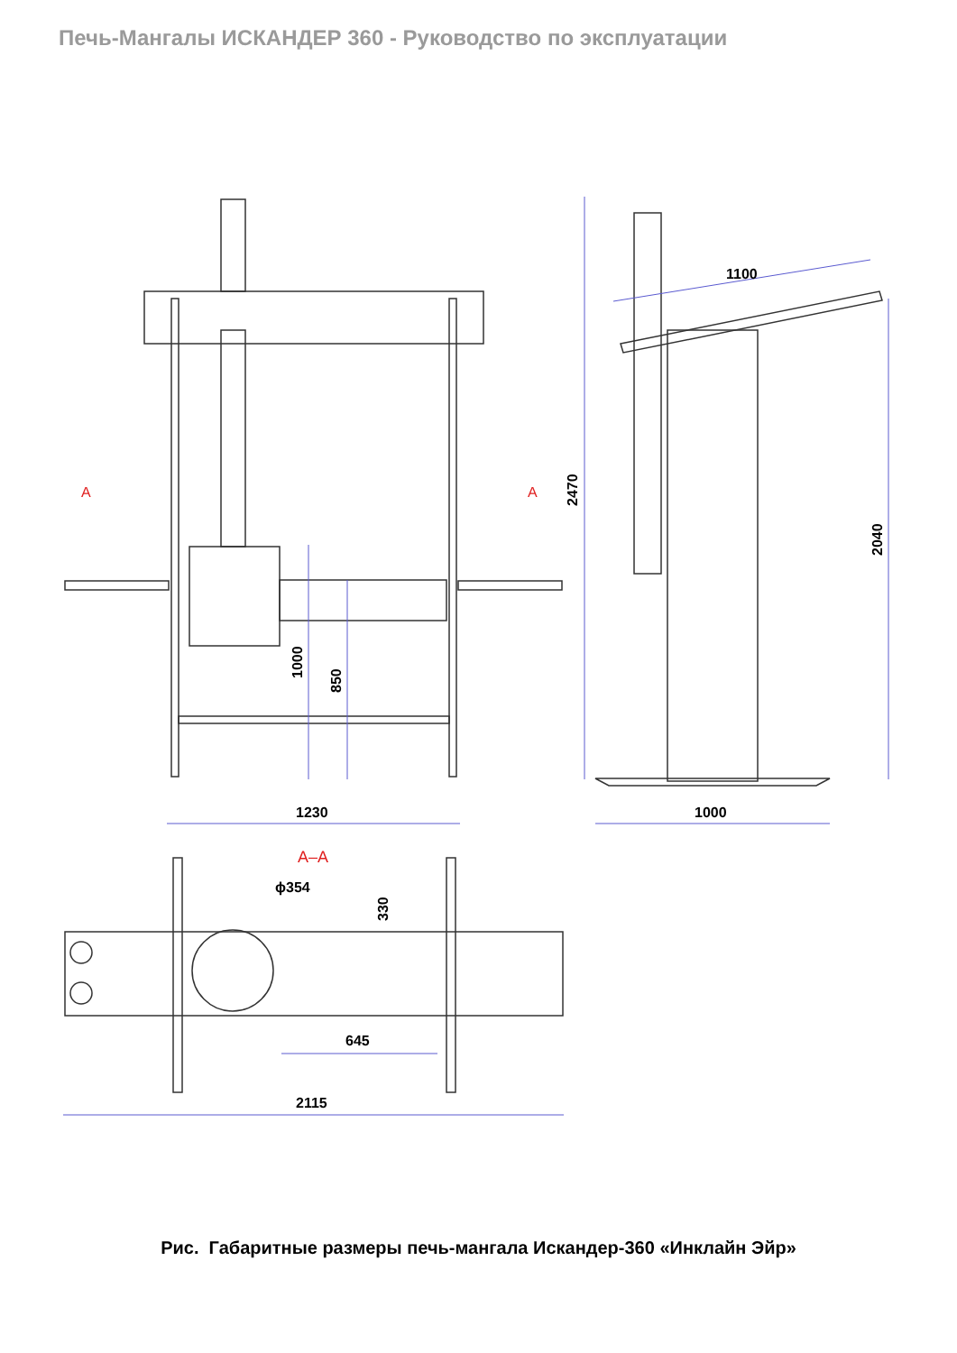Печь-Мангалы ИСКАНДЕР 360 - Руководство по эксплуатации
1230
1000
1100
2470
2040
1000
850
ϕ354
330
645
2115
A
A
A–A
Рис. Габаритные размеры печь-мангала Искандер-360 «Инклайн Эйр»